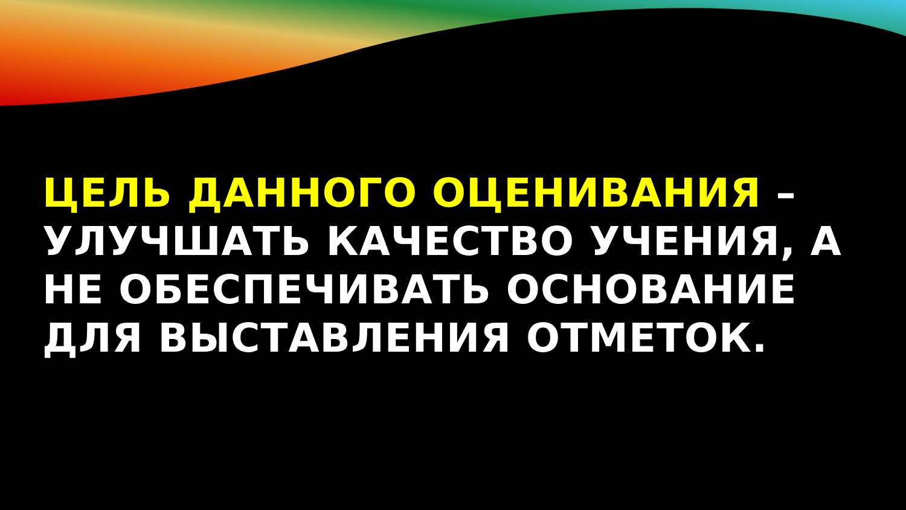ЦЕЛЬ ДАННОГО ОЦЕНИВАНИЯ – УЛУЧШАТЬ КАЧЕСТВО УЧЕНИЯ, А НЕ ОБЕСПЕЧИВАТЬ ОСНОВАНИЕ ДЛЯ ВЫСТАВЛЕНИЯ ОТМЕТОК.